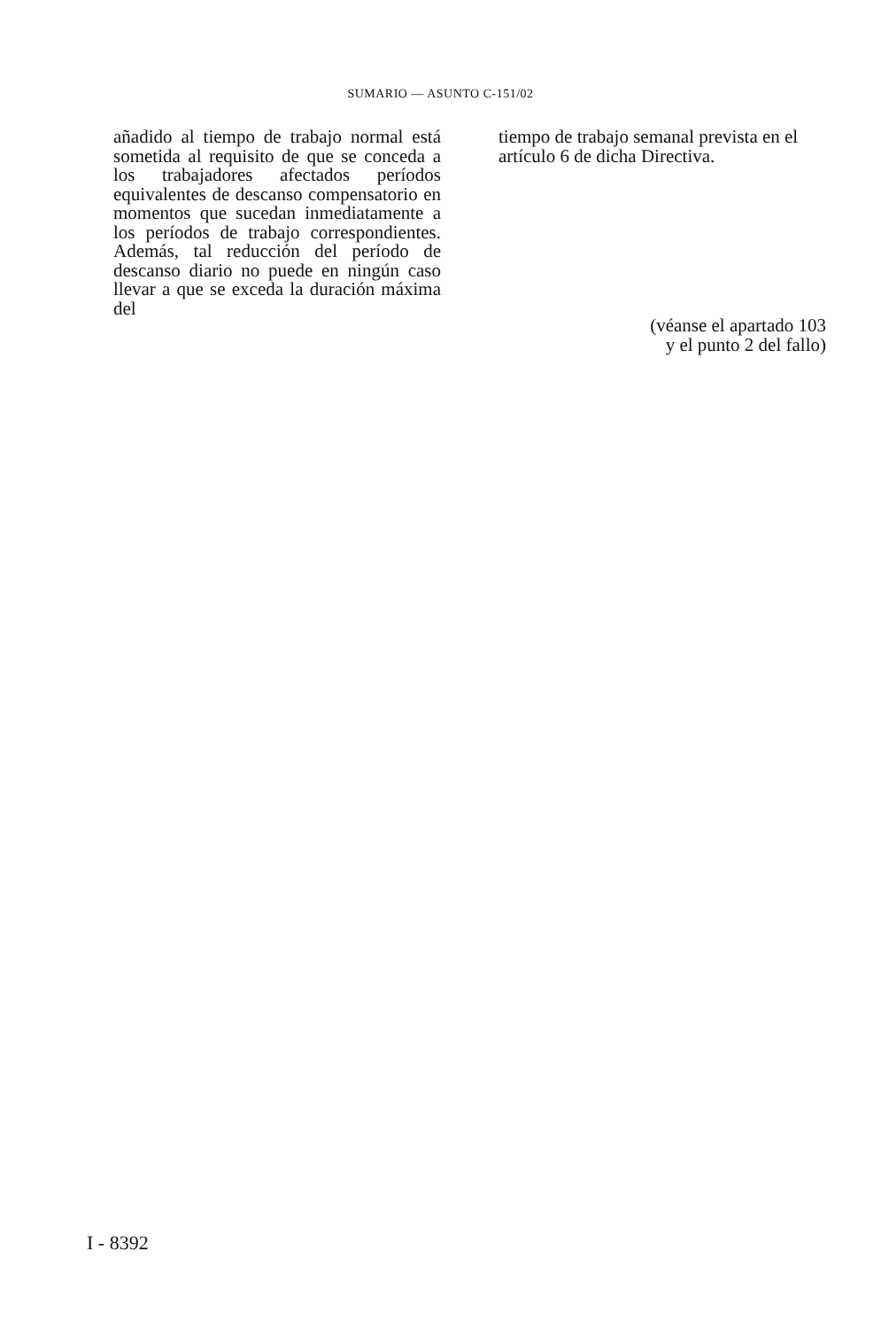SUMARIO — ASUNTO C-151/02
añadido al tiempo de trabajo normal está sometida al requisito de que se conceda a los trabajadores afectados períodos equivalentes de descanso compensatorio en momentos que suce­dan inmediatamente a los períodos de trabajo correspondientes. Además, tal reducción del período de descanso diario no puede en ningún caso llevar a que se exceda la duración máxima del
tiempo de trabajo semanal prevista en el artículo 6 de dicha Directiva.
(véanse el apartado 103
y el punto 2 del fallo)
I - 8392